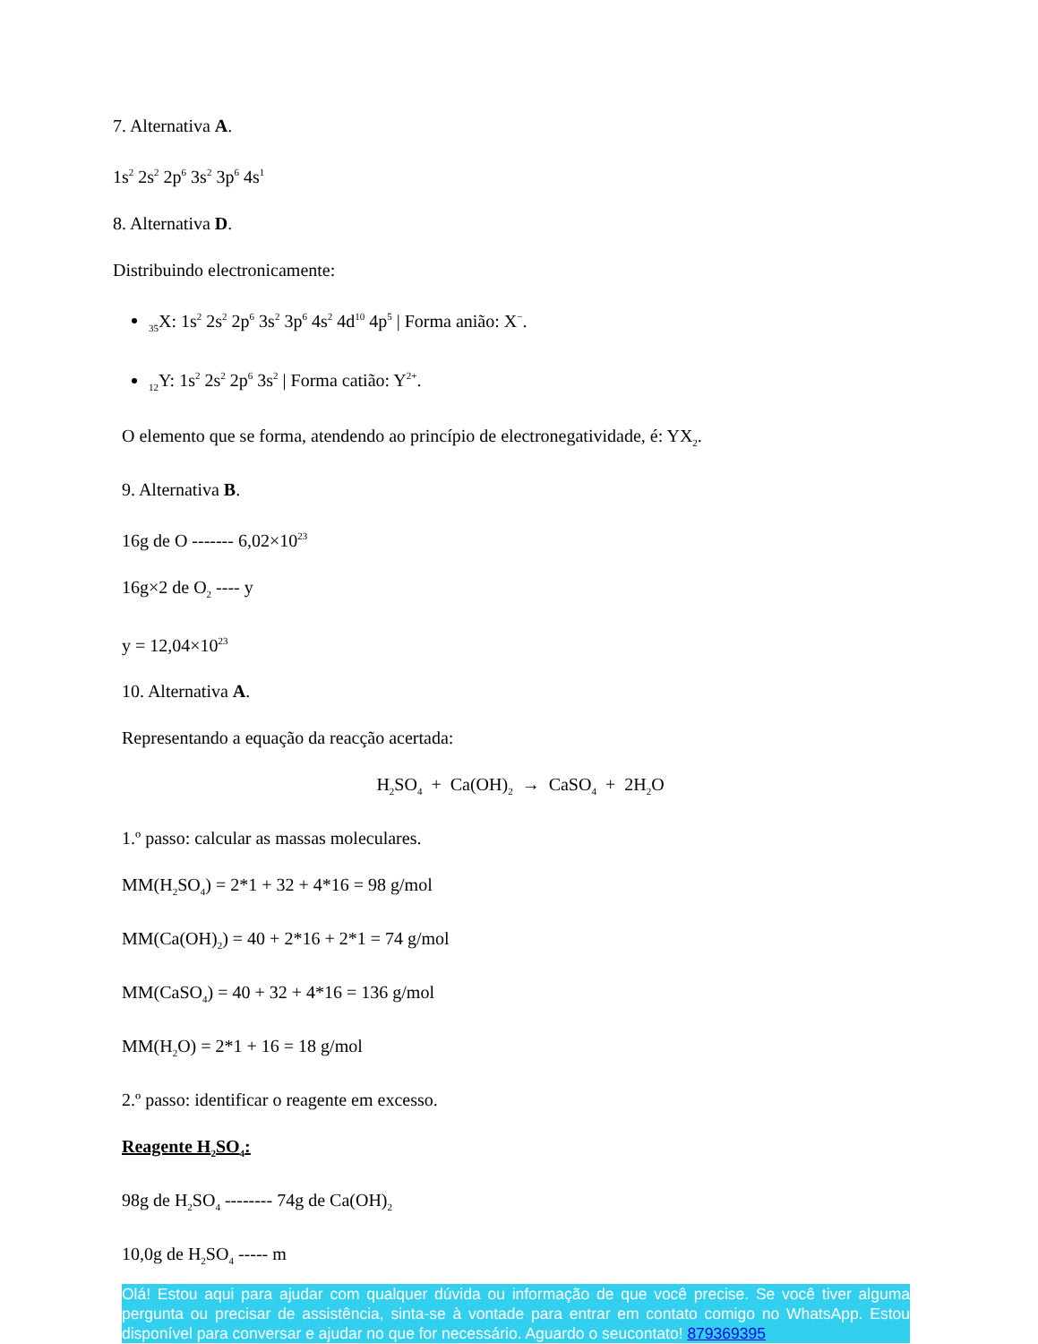7. Alternativa A.
1s<sup>2</sup> 2s<sup>2</sup> 2p<sup>6</sup> 3s<sup>2</sup> 3p<sup>6</sup> 4s<sup>1</sup>
8. Alternativa D.
Distribuindo electronicamente:
<sub>35</sub>X: 1s<sup>2</sup> 2s<sup>2</sup> 2p<sup>6</sup> 3s<sup>2</sup> 3p<sup>6</sup> 4s<sup>2</sup> 4d<sup>10</sup> 4p<sup>5</sup> | Forma anião: X<sup>−</sup>.
<sub>12</sub>Y: 1s<sup>2</sup> 2s<sup>2</sup> 2p<sup>6</sup> 3s<sup>2</sup> | Forma catião: Y<sup>2+</sup>.
O elemento que se forma, atendendo ao princípio de electronegatividade, é: YX<sub>2</sub>.
9. Alternativa B.
16g de O ------- 6,02×10<sup>23</sup>
16g×2 de O<sub>2</sub> ---- y
y = 12,04×10<sup>23</sup>
10. Alternativa A.
Representando a equação da reacção acertada:
H<sub>2</sub>SO<sub>4</sub> + Ca(OH)<sub>2</sub> → CaSO<sub>4</sub> + 2H<sub>2</sub>O
1.º passo: calcular as massas moleculares.
MM(H<sub>2</sub>SO<sub>4</sub>) = 2*1 + 32 + 4*16 = 98 g/mol
MM(Ca(OH)<sub>2</sub>) = 40 + 2*16 + 2*1 = 74 g/mol
MM(CaSO<sub>4</sub>) = 40 + 32 + 4*16 = 136 g/mol
MM(H<sub>2</sub>O) = 2*1 + 16 = 18 g/mol
2.º passo: identificar o reagente em excesso.
Reagente H<sub>2</sub>SO<sub>4</sub>:
98g de H<sub>2</sub>SO<sub>4</sub> -------- 74g de Ca(OH)<sub>2</sub>
10,0g de H<sub>2</sub>SO<sub>4</sub> ----- m
Olá! Estou aqui para ajudar com qualquer dúvida ou informação de que você precise. Se você tiver alguma pergunta ou precisar de assistência, sinta-se à vontade para entrar em contato comigo no WhatsApp. Estou disponível para conversar e ajudar no que for necessário. Aguardo o seucontato! 879369395